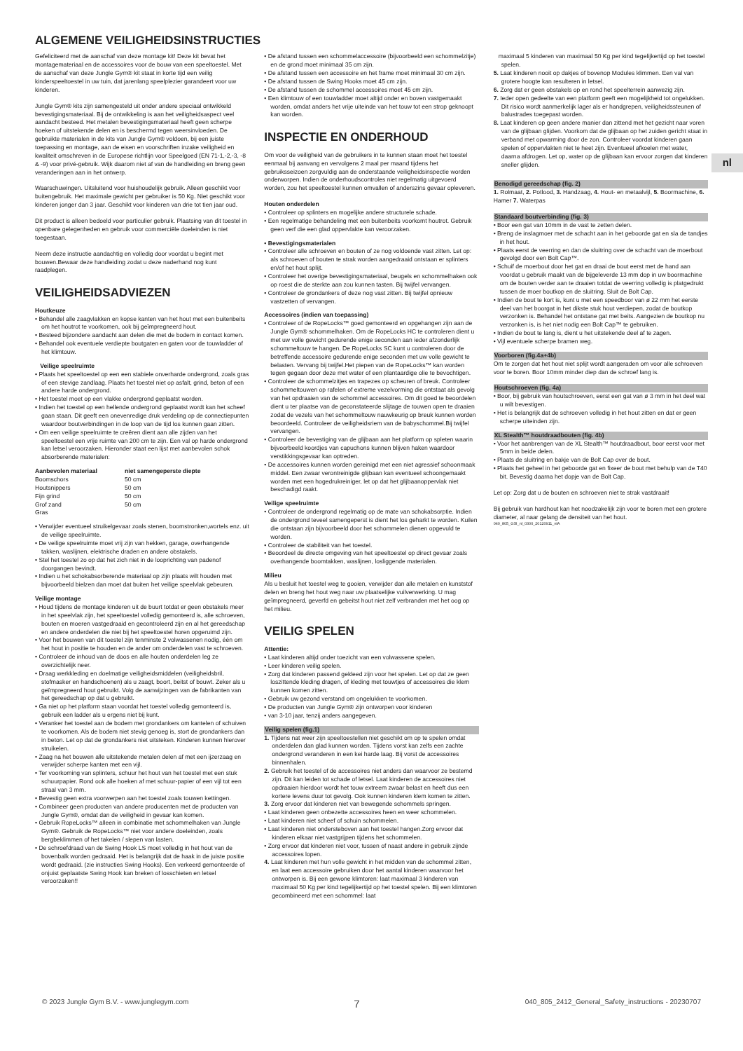ALGEMENE VEILIGHEIDSINSTRUCTIES
nl
Gefeliciteerd met de aanschaf van deze montage kit! Deze kit bevat het montagemateriaal en de accessoires voor de bouw van een speeltoestel. Met de aanschaf van deze Jungle Gym® kit staat in korte tijd een veilig kinderspeeltoestel in uw tuin, dat jarenlang speelplezier garandeert voor uw kinderen.
Jungle Gym® kits zijn samengesteld uit onder andere speciaal ontwikkeld bevestigingsmateriaal. Bij de ontwikkeling is aan het veiligheidsaspect veel aandacht besteed. Het metalen bevestigingsmateriaal heeft geen scherpe hoeken of uitstekende delen en is beschermd tegen weersinvloeden. De gebruikte materialen in de kits van Jungle Gym® voldoen, bij een juiste toepassing en montage, aan de eisen en voorschriften inzake veiligheid en kwaliteit omschreven in de Europese richtlijn voor Speelgoed (EN 71-1,-2,-3, -8 & -9) voor privé-gebruik. Wijk daarom niet af van de handleiding en breng geen veranderingen aan in het ontwerp.
Waarschuwingen. Uitsluitend voor huishoudelijk gebruik. Alleen geschikt voor buitengebruik. Het maximale gewicht per gebruiker is 50 Kg. Niet geschikt voor kinderen jonger dan 3 jaar. Geschikt voor kinderen van drie tot tien jaar oud.
Dit product is alleen bedoeld voor particulier gebruik. Plaatsing van dit toestel in openbare gelegenheden en gebruik voor commerciële doeleinden is niet toegestaan.
Neem deze instructie aandachtig en volledig door voordat u begint met bouwen.Bewaar deze handleiding zodat u deze naderhand nog kunt raadplegen.
VEILIGHEIDSADVIEZEN
Houtkeuze
• Behandel alle zaagvlakken en kopse kanten van het hout met een buitenbeits om het houtrot te voorkomen, ook bij geïmpregneerd hout.
• Besteed bijzondere aandacht aan delen die met de bodem in contact komen.
• Behandel ook eventuele verdiepte boutgaten en gaten voor de touwladder of het klimtouw.
Veilige speelruimte
• Plaats het speeltoestel op een een stabiele onverharde ondergrond, zoals gras of een stevige zandlaag. Plaats het toestel niet op asfalt, grind, beton of een andere harde ondergrond.
• Het toestel moet op een vlakke ondergrond geplaatst worden.
• Indien het toestel op een hellende ondergrond geplaatst wordt kan het scheef gaan staan. Dit geeft een onevenredige druk verdeling op de connectiepunten waardoor boutverbindingen in de loop van de tijd los kunnen gaan zitten.
• Om een veilige speelruimte te creëren dient aan alle zijden van het speeltoestel een vrije ruimte van 200 cm te zijn. Een val op harde ondergrond kan letsel veroorzaken. Hieronder staat een lijst met aanbevolen schok absorberende materialen:
| Aanbevolen materiaal | niet samengeperste diepte |
| --- | --- |
| Boomschors | 50 cm |
| Houtsnippers | 50 cm |
| Fijn grind | 50 cm |
| Grof zand | 50 cm |
| Gras | |
• Verwijder eventueel struikelgevaar zoals stenen, boomstronken,wortels enz. uit de veilige speelruimte.
• De veilige speelruimte moet vrij zijn van hekken, garage, overhangende takken, waslijnen, elektrische draden en andere obstakels.
• Stel het toestel zo op dat het zich niet in de looprichting van padenof doorgangen bevindt.
• Indien u het schokabsorberende materiaal op zijn plaats wilt houden met bijvoorbeeld bielzen dan moet dat buiten het veilige speelvlak gebeuren.
Veilige montage
• Houd tijdens de montage kinderen uit de buurt totdat er geen obstakels meer in het speelvlak zijn, het speeltoestel volledig gemonteerd is, alle schroeven, bouten en moeren vastgedraaid en gecontroleerd zijn en al het gereedschap en andere onderdelen die niet bij het speeltoestel horen opgeruimd zijn.
• Voor het bouwen van dit toestel zijn tenminste 2 volwassenen nodig, één om het hout in positie te houden en de ander om onderdelen vast te schroeven.
• Controleer de inhoud van de doos en alle houten onderdelen leg ze overzichtelijk neer.
• Draag werkkleding en doelmatige veiligheidsmiddelen (veiligheidsbril, stofmasker en handschoenen) als u zaagt, boort, beitst of bouwt. Zeker als u geïmpregneerd hout gebruikt. Volg de aanwijzingen van de fabrikanten van het gereedschap op dat u gebruikt.
• Ga niet op het platform staan voordat het toestel volledig gemonteerd is, gebruik een ladder als u ergens niet bij kunt.
• Veranker het toestel aan de bodem met grondankers om kantelen of schuiven te voorkomen. Als de bodem niet stevig genoeg is, stort de grondankers dan in beton. Let op dat de grondankers niet uitsteken. Kinderen kunnen hierover struikelen.
• Zaag na het bouwen alle uitstekende metalen delen af met een ijzerzaag en verwijder scherpe kanten met een vijl.
• Ter voorkoming van splinters, schuur het hout van het toestel met een stuk schuurpapier. Rond ook alle hoeken af met schuur-papier of een vijl tot een straal van 3 mm.
• Bevestig geen extra voorwerpen aan het toestel zoals touwen kettingen.
• Combineer geen producten van andere producenten met de producten van Jungle Gym®, omdat dan de veiligheid in gevaar kan komen.
• Gebruik RopeLocks™ alleen in combinatie met schommelhaken van Jungle Gym®. Gebruik de RopeLocks™ niet voor andere doeleinden, zoals bergbeklimmen of het takelen / slepen van lasten.
• De schroefdraad van de Swing Hook LS moet volledig in het hout van de bovenbalk worden gedraaid. Het is belangrijk dat de haak in de juiste positie wordt gedraaid. (zie instructies Swing Hooks). Een verkeerd gemonteerde of onjuist geplaatste Swing Hook kan breken of losschieten en letsel veroorzaken!!
• De afstand tussen een schommelaccessoire (bijvoorbeeld een schommelzitje) en de grond moet minimaal 35 cm zijn.
• De afstand tussen een accessoire en het frame moet minimaal 30 cm zijn.
• De afstand tussen de Swing Hooks moet 45 cm zijn.
• De afstand tussen de schommel accessoires moet 45 cm zijn.
• Een klimtouw of een touwladder moet altijd onder en boven vastgemaakt worden, omdat anders het vrije uiteinde van het touw tot een strop geknoopt kan worden.
INSPECTIE EN ONDERHOUD
Om voor de veiligheid van de gebruikers in te kunnen staan moet het toestel eenmaal bij aanvang en vervolgens 2 maal per maand tijdens het gebruiksseizoen zorgvuldig aan de onderstaande veiligheidsinspectie worden onderworpen. Indien de onderhoudscontroles niet regelmatig uitgevoerd worden, zou het speeltoestel kunnen omvallen of anderszins gevaar opleveren.
Houten onderdelen
• Controleer op splinters en mogelijke andere structurele schade.
• Een regelmatige behandeling met een buitenbeits voorkomt houtrot. Gebruik geen verf die een glad oppervlakte kan veroorzaken.
• Bevestigingsmaterialen
• Controleer alle schroeven en bouten of ze nog voldoende vast zitten. Let op: als schroeven of bouten te strak worden aangedraaid ontstaan er splinters en/of het hout splijt.
• Controleer het overige bevestigingsmateriaal, beugels en schommelhaken ook op roest die de sterkte aan zou kunnen tasten. Bij twijfel vervangen.
• Controleer de grondankers of deze nog vast zitten. Bij twijfel opnieuw vastzetten of vervangen.
Accessoires (indien van toepassing)
• Controleer of de RopeLocks™ goed gemonteerd en opgehangen zijn aan de Jungle Gym® schommelhaken. Om de RopeLocks HC te controleren dient u met uw volle gewicht gedurende enige seconden aan ieder afzonderlijk schommeltouw te hangen. De RopeLocks SC kunt u controleren door de betreffende accessoire gedurende enige seconden met uw volle gewicht te belasten. Vervang bij twijfel.Het piepen van de RopeLocks™ kan worden tegen gegaan door deze met water of een plantaardige olie te bevochtigen.
• Controleer de schommelzitjes en trapezes op scheuren of breuk. Controleer schommeltouwen op rafelen of extreme vezelvorming die ontstaat als gevolg van het opdraaien van de schommel accessoires. Om dit goed te beoordelen dient u ter plaatse van de geconstateerde slijtage de touwen open te draaien zodat de vezels van het schommeltouw nauwkeurig op breuk kunnen worden beoordeeld. Controleer de veiligheidsriem van de babyschommel.Bij twijfel vervangen.
• Controleer de bevestiging van de glijbaan aan het platform op spleten waarin bijvoorbeeld koordjes van capuchons kunnen blijven haken waardoor verstikkingsgevaar kan optreden.
• De accessoires kunnen worden gereinigd met een niet agressief schoonmaak middel. Een zwaar verontreinigde glijbaan kan eventueel schoongemaakt worden met een hogedrukreiniger, let op dat het glijbaanoppervlak niet beschadigd raakt.
Veilige speelruimte
• Controleer de ondergrond regelmatig op de mate van schokabsorptie. Indien de ondergrond teveel samengeperst is dient het los geharkt te worden. Kuilen die ontstaan zijn bijvoorbeeld door het schommelen dienen opgevuld te worden.
• Controleer de stabiliteit van het toestel.
• Beoordeel de directe omgeving van het speeltoestel op direct gevaar zoals overhangende boomtakken, waslijnen, losliggende materialen.
Milieu
Als u besluit het toestel weg te gooien, verwijder dan alle metalen en kunststof delen en breng het hout weg naar uw plaatselijke vuilverwerking. U mag geïmpregneerd, geverfd en gebeitst hout niet zelf verbranden met het oog op het milieu.
VEILIG SPELEN
Attentie:
• Laat kinderen altijd onder toezicht van een volwassene spelen.
• Leer kinderen veilig spelen.
• Zorg dat kinderen passend gekleed zijn voor het spelen. Let op dat ze geen loszittende kleding dragen, of kleding met touwtjes of accessoires die klem kunnen komen zitten.
• Gebruik uw gezond verstand om ongelukken te voorkomen.
• De producten van Jungle Gym® zijn ontworpen voor kinderen
• van 3-10 jaar, tenzij anders aangegeven.
Veilig spelen (fig.1)
1. Tijdens nat weer zijn speeltoestellen niet geschikt om op te spelen omdat onderdelen dan glad kunnen worden. Tijdens vorst kan zelfs een zachte ondergrond veranderen in een kei harde laag. Bij vorst de accessoires binnenhalen.
2. Gebruik het toestel of de accessoires niet anders dan waarvoor ze bestemd zijn. Dit kan leiden tot schade of letsel. Laat kinderen de accessoires niet opdraaien hierdoor wordt het touw extreem zwaar belast en heeft dus een kortere levens duur tot gevolg. Ook kunnen kinderen klem komen te zitten.
3. Zorg ervoor dat kinderen niet van bewegende schommels springen.
• Laat kinderen geen onbezette accessoires heen en weer schommelen.
• Laat kinderen niet scheef of schuin schommelen.
• Laat kinderen niet ondersteboven aan het toestel hangen.Zorg ervoor dat kinderen elkaar niet vastgrijpen tijdens het schommelen.
• Zorg ervoor dat kinderen niet voor, tussen of naast andere in gebruik zijnde accessoires lopen.
4. Laat kinderen met hun volle gewicht in het midden van de schommel zitten, en laat een accessoire gebruiken door het aantal kinderen waarvoor het ontworpen is. Bij een gewone klimtoren: laat maximaal 3 kinderen van maximaal 50 Kg per kind tegelijkertijd op het toestel spelen. Bij een klimtoren gecombineerd met een schommel: laat
maximaal 5 kinderen van maximaal 50 Kg per kind tegelijkertijd op het toestel spelen.
5. Laat kinderen nooit op dakjes of bovenop Modules klimmen. Een val van grotere hoogte kan resulteren in letsel.
6. Zorg dat er geen obstakels op en rond het speelterrein aanwezig zijn.
7. Ieder open gedeelte van een platform geeft een mogelijkheid tot ongelukken. Dit risico wordt aanmerkelijk lager als er handgrepen, veiligheidssteunen of balustrades toegepast worden.
8. Laat kinderen op geen andere manier dan zittend met het gezicht naar voren van de glijbaan glijden. Voorkom dat de glijbaan op het zuiden gericht staat in verband met opwarming door de zon. Controleer voordat kinderen gaan spelen of oppervlakten niet te heet zijn. Eventueel afkoelen met water, daarna afdrogen. Let op, water op de glijbaan kan ervoor zorgen dat kinderen sneller glijden.
Benodigd gereedschap (fig. 2)
1. Rolmaat, 2. Potlood, 3. Handzaag, 4. Hout- en metaalvijl, 5. Boormachine, 6. Hamer 7. Waterpas
Standaard boutverbinding (fig. 3)
• Boor een gat van 10mm in de vast te zetten delen.
• Breng de inslagmoer met de schacht aan in het geboorde gat en sla de tandjes in het hout.
• Plaats eerst de veerring en dan de sluitring over de schacht van de moerbout gevolgd door een Bolt Cap™.
• Schuif de moerbout door het gat en draai de bout eerst met de hand aan voordat u gebruik maakt van de bijgeleverde 13 mm dop in uw boormachine om de bouten verder aan te draaien totdat de veerring volledig is platgedrukt tussen de moer boutkop en de sluitring. Sluit de Bolt Cap.
• Indien de bout te kort is, kunt u met een speedboor van ø 22 mm het eerste deel van het boorgat in het dikste stuk hout verdiepen, zodat de boutkop verzonken is. Behandel het ontstane gat met beits. Aangezien de boutkop nu verzonken is, is het niet nodig een Bolt Cap™ te gebruiken.
• Indien de bout te lang is, dient u het uitstekende deel af te zagen.
• Vijl eventuele scherpe bramen weg.
Voorboren (fig.4a+4b)
Om te zorgen dat het hout niet splijt wordt aangeraden om voor alle schroeven voor te boren. Boor 10mm minder diep dan de schroef lang is.
Houtschroeven (fig. 4a)
• Boor, bij gebruik van houtschroeven, eerst een gat van ø 3 mm in het deel wat u wilt bevestigen.
• Het is belangrijk dat de schroeven volledig in het hout zitten en dat er geen scherpe uiteinden zijn.
XL Stealth™ houtdraadbouten (fig. 4b)
• Voor het aanbrengen van de XL Stealth™ houtdraadbout, boor eerst voor met 5mm in beide delen.
• Plaats de sluitring en bakje van de Bolt Cap over de bout.
• Plaats het geheel in het geboorde gat en fixeer de bout met behulp van de T40 bit. Bevestig daarna het dopje van de Bolt Cap.
Let op: Zorg dat u de bouten en schroeven niet te strak vastdraait!
Bij gebruik van hardhout kan het noodzakelijk zijn voor te boren met een grotere diameter, al naar gelang de densiteit van het hout.
040_805_GSI_nl_0300_20120911_nlA
© 2023 Jungle Gym B.V. - www.junglegym.com 7 040_805_2412_General_Safety_instructions - 20230707